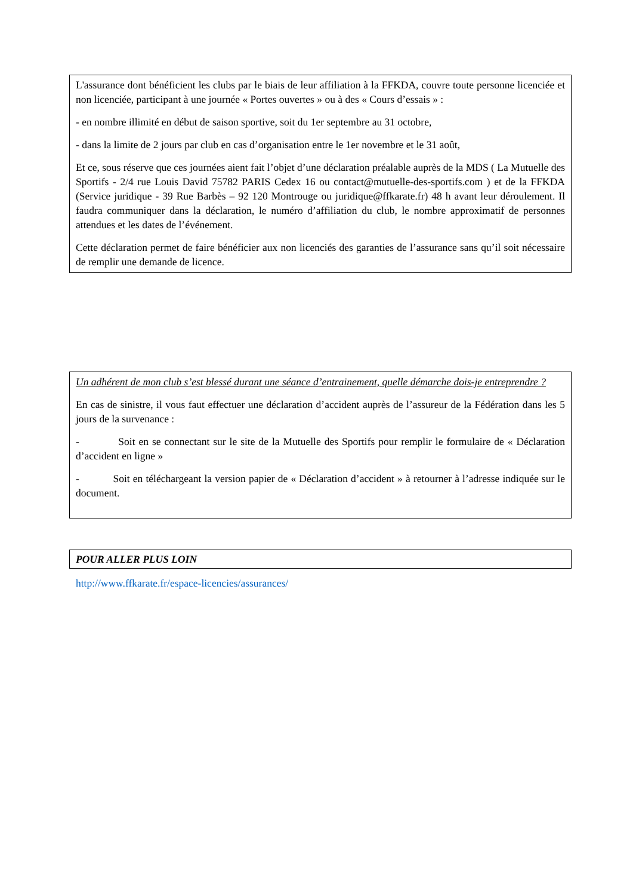L'assurance dont bénéficient les clubs par le biais de leur affiliation à la FFKDA, couvre toute personne licenciée et non licenciée, participant à une journée « Portes ouvertes » ou à des « Cours d’essais » :
- en nombre illimité en début de saison sportive, soit du 1er septembre au 31 octobre,
- dans la limite de 2 jours par club en cas d’organisation entre le 1er novembre et le 31 août,
Et ce, sous réserve que ces journées aient fait l’objet d’une déclaration préalable auprès de la MDS ( La Mutuelle des Sportifs - 2/4 rue Louis David 75782 PARIS Cedex 16 ou contact@mutuelle-des-sportifs.com ) et de la FFKDA (Service juridique - 39 Rue Barbès – 92 120 Montrouge ou juridique@ffkarate.fr) 48 h avant leur déroulement. Il faudra communiquer dans la déclaration, le numéro d’affiliation du club, le nombre approximatif de personnes attendues et les dates de l’événement.
Cette déclaration permet de faire bénéficier aux non licenciés des garanties de l’assurance sans qu’il soit nécessaire de remplir une demande de licence.
Un adhérent de mon club s’est blessé durant une séance d’entrainement, quelle démarche dois-je entreprendre ?
En cas de sinistre, il vous faut effectuer une déclaration d’accident auprès de l’assureur de la Fédération dans les 5 jours de la survenance :
- Soit en se connectant sur le site de la Mutuelle des Sportifs pour remplir le formulaire de « Déclaration d’accident en ligne »
- Soit en téléchargeant la version papier de « Déclaration d’accident » à retourner à l’adresse indiquée sur le document.
POUR ALLER PLUS LOIN
http://www.ffkarate.fr/espace-licencies/assurances/